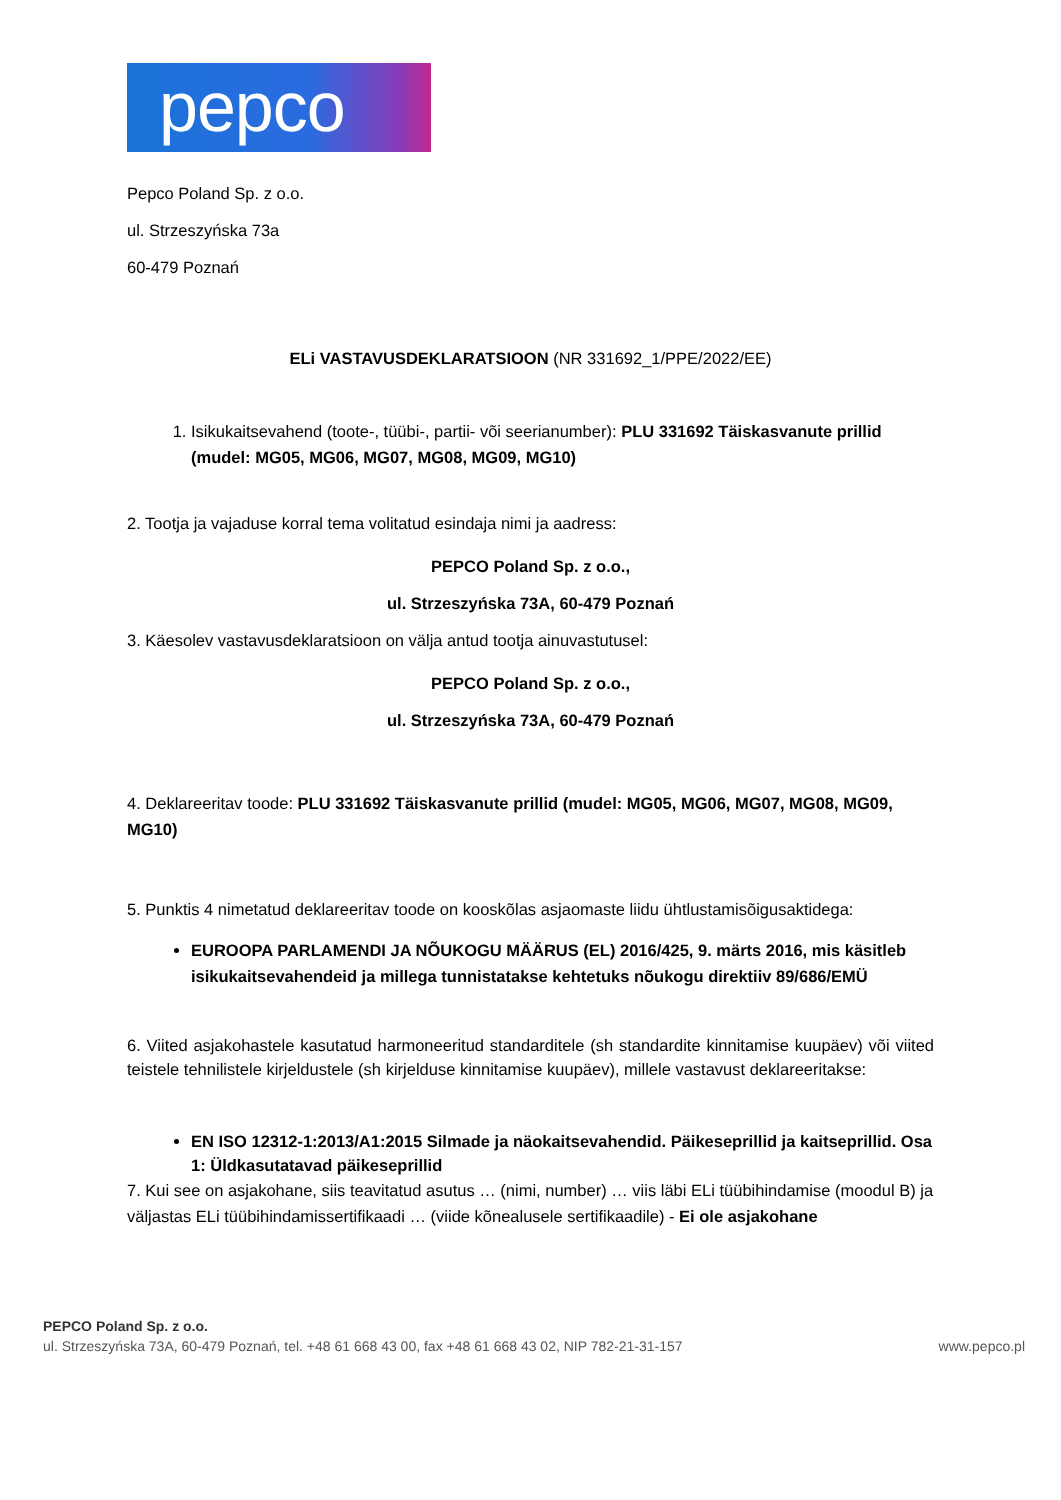pepco
Pepco Poland Sp. z o.o.
ul. Strzeszyńska 73a
60-479 Poznań
ELi VASTAVUSDEKLARATSIOON (NR 331692_1/PPE/2022/EE)
1. Isikukaitsevahend (toote-, tüübi-, partii- või seerianumber): PLU 331692 Täiskasvanute prillid (mudel: MG05, MG06, MG07, MG08, MG09, MG10)
2. Tootja ja vajaduse korral tema volitatud esindaja nimi ja aadress:
PEPCO Poland Sp. z o.o.,
ul. Strzeszyńska 73A, 60-479 Poznań
3. Käesolev vastavusdeklaratsioon on välja antud tootja ainuvastutusel:
PEPCO Poland Sp. z o.o.,
ul. Strzeszyńska 73A, 60-479 Poznań
4. Deklareeritav toode: PLU 331692 Täiskasvanute prillid (mudel: MG05, MG06, MG07, MG08, MG09, MG10)
5. Punktis 4 nimetatud deklareeritav toode on kooskõlas asjaomaste liidu ühtlustamisõigusaktidega:
EUROOPA PARLAMENDI JA NÕUKOGU MÄÄRUS (EL) 2016/425, 9. märts 2016, mis käsitleb isikukaitsevahendeid ja millega tunnistatakse kehtetuks nõukogu direktiiv 89/686/EMÜ
6. Viited asjakohastele kasutatud harmoneeritud standarditele (sh standardite kinnitamise kuupäev) või viited teistele tehnilistele kirjeldustele (sh kirjelduse kinnitamise kuupäev), millele vastavust deklareeritakse:
EN ISO 12312-1:2013/A1:2015 Silmade ja näokaitsevahendid. Päikeseprillid ja kaitseprillid. Osa 1: Üldkasutatavad päikeseprillid
7. Kui see on asjakohane, siis teavitatud asutus … (nimi, number) … viis läbi ELi tüübihindamise (moodul B) ja väljastas ELi tüübihindamissertifikaadi … (viide kõnealusele sertifikaadile) - Ei ole asjakohane
PEPCO Poland Sp. z o.o.
ul. Strzeszyńska 73A, 60-479 Poznań, tel. +48 61 668 43 00, fax +48 61 668 43 02, NIP 782-21-31-157 www.pepco.pl